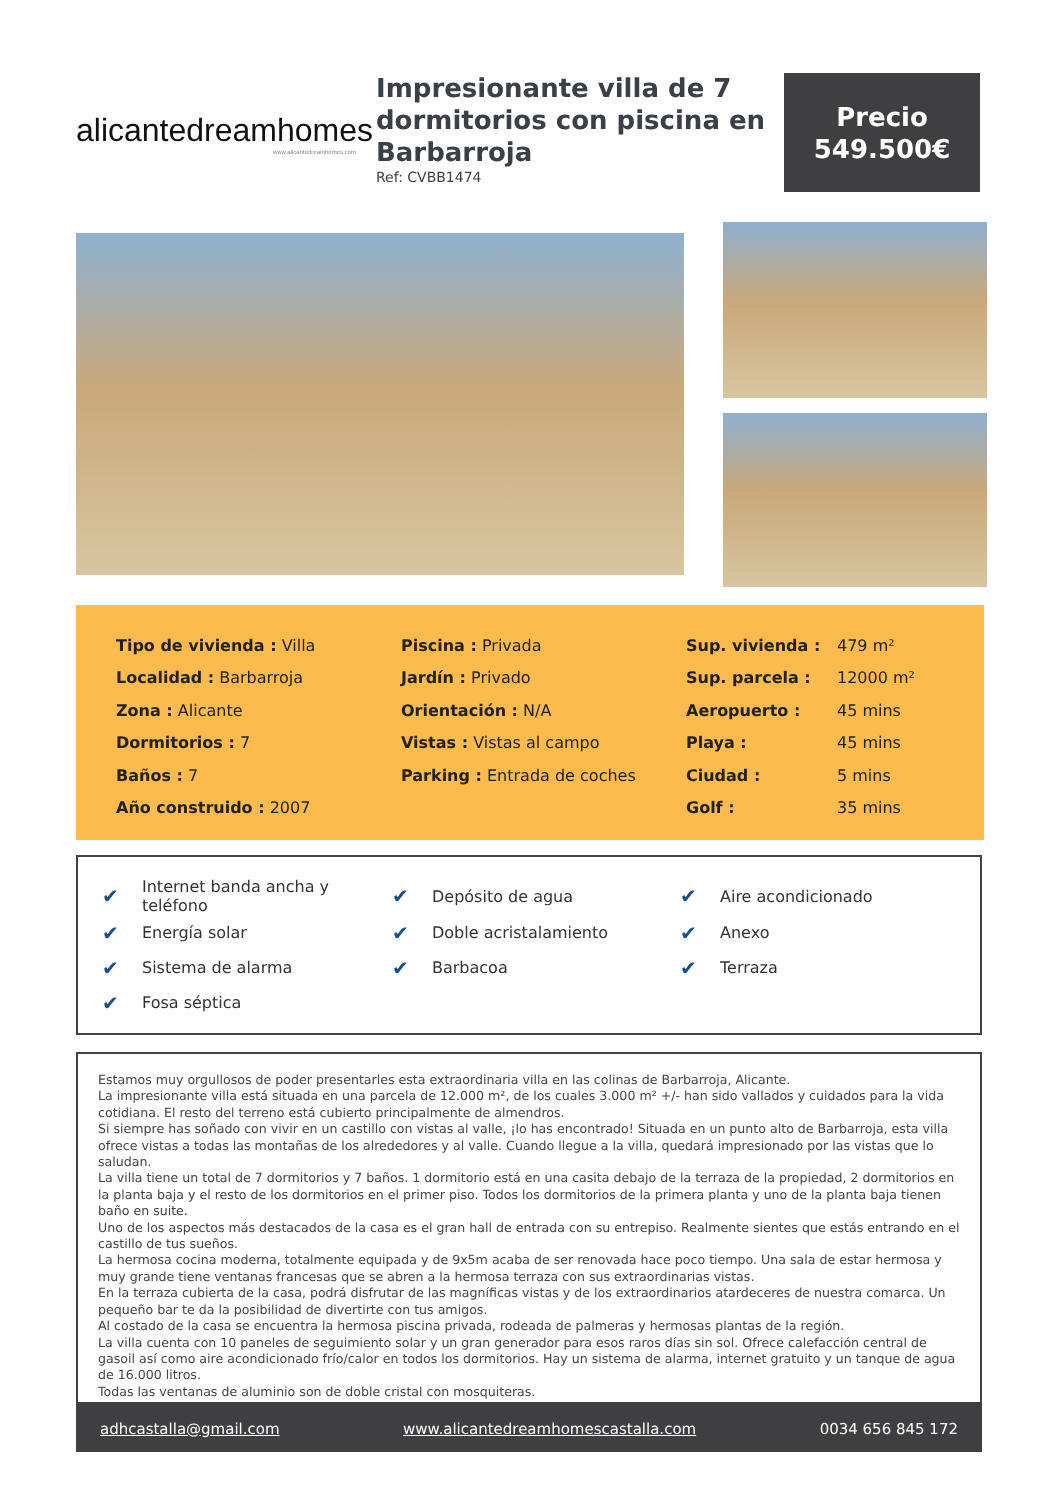alicantedreamhomes
www.alicantedreamhomes.com
Impresionante villa de 7 dormitorios con piscina en Barbarroja
Ref: CVBB1474
Precio
549.500€
| Tipo de vivienda : Villa | Piscina : Privada | Sup. vivienda : | 479 m² |
| Localidad : Barbarroja | Jardín : Privado | Sup. parcela : | 12000 m² |
| Zona : Alicante | Orientación : N/A | Aeropuerto : | 45 mins |
| Dormitorios : 7 | Vistas : Vistas al campo | Playa : | 45 mins |
| Baños : 7 | Parking : Entrada de coches | Ciudad : | 5 mins |
| Año construido : 2007 | | Golf : | 35 mins |
| ✔ | Internet banda ancha y teléfono | ✔ | Depósito de agua | ✔ | Aire acondicionado |
| ✔ | Energía solar | ✔ | Doble acristalamiento | ✔ | Anexo |
| ✔ | Sistema de alarma | ✔ | Barbacoa | ✔ | Terraza |
| ✔ | Fosa séptica | | | | |
Estamos muy orgullosos de poder presentarles esta extraordinaria villa en las colinas de Barbarroja, Alicante.
La impresionante villa está situada en una parcela de 12.000 m², de los cuales 3.000 m² +/- han sido vallados y cuidados para la vida cotidiana. El resto del terreno está cubierto principalmente de almendros.
Si siempre has soñado con vivir en un castillo con vistas al valle, ¡lo has encontrado! Situada en un punto alto de Barbarroja, esta villa ofrece vistas a todas las montañas de los alrededores y al valle. Cuando llegue a la villa, quedará impresionado por las vistas que lo saludan.
La villa tiene un total de 7 dormitorios y 7 baños. 1 dormitorio está en una casita debajo de la terraza de la propiedad, 2 dormitorios en la planta baja y el resto de los dormitorios en el primer piso. Todos los dormitorios de la primera planta y uno de la planta baja tienen baño en suite.
Uno de los aspectos más destacados de la casa es el gran hall de entrada con su entrepiso. Realmente sientes que estás entrando en el castillo de tus sueños.
La hermosa cocina moderna, totalmente equipada y de 9x5m acaba de ser renovada hace poco tiempo. Una sala de estar hermosa y muy grande tiene ventanas francesas que se abren a la hermosa terraza con sus extraordinarias vistas.
En la terraza cubierta de la casa, podrá disfrutar de las magníficas vistas y de los extraordinarios atardeceres de nuestra comarca. Un pequeño bar te da la posibilidad de divertirte con tus amigos.
Al costado de la casa se encuentra la hermosa piscina privada, rodeada de palmeras y hermosas plantas de la región.
La villa cuenta con 10 paneles de seguimiento solar y un gran generador para esos raros días sin sol. Ofrece calefacción central de gasoil así como aire acondicionado frío/calor en todos los dormitorios. Hay un sistema de alarma, internet gratuito y un tanque de agua de 16.000 litros.
Todas las ventanas de aluminio son de doble cristal con mosquiteras.
adhcastalla@gmail.com www.alicantedreamhomescastalla.com 0034 656 845 172